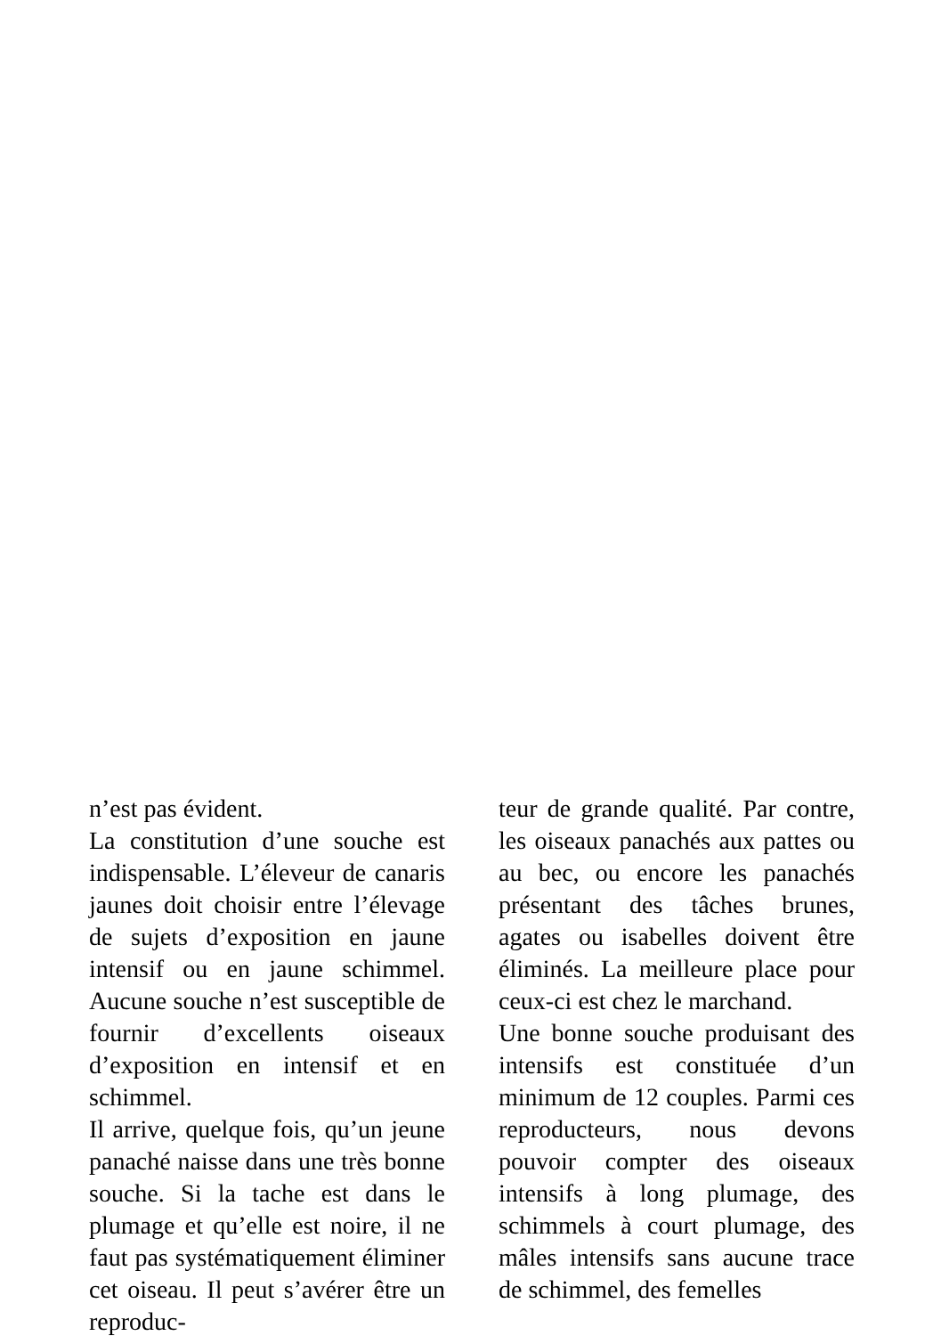n’est pas évident.
La constitution d’une souche est indispensable. L’éleveur de canaris jaunes doit choisir entre l’élevage de sujets d’exposition en jaune intensif ou en jaune schimmel. Aucune souche n’est susceptible de fournir d’excellents oiseaux d’exposition en intensif et en schimmel.
Il arrive, quelque fois, qu’un jeune panaché naisse dans une très bonne souche. Si la tache est dans le plumage et qu’elle est noire, il ne faut pas systématiquement éliminer cet oiseau. Il peut s’avérer être un reproduc-
teur de grande qualité. Par contre, les oiseaux panachés aux pattes ou au bec, ou encore les panachés présentant des tâches brunes, agates ou isabelles doivent être éliminés. La meilleure place pour ceux-ci est chez le marchand.
Une bonne souche produisant des intensifs est constituée d’un minimum de 12 couples. Parmi ces reproducteurs, nous devons pouvoir compter des oiseaux intensifs à long plumage, des schimmels à court plumage, des mâles intensifs sans aucune trace de schimmel, des femelles